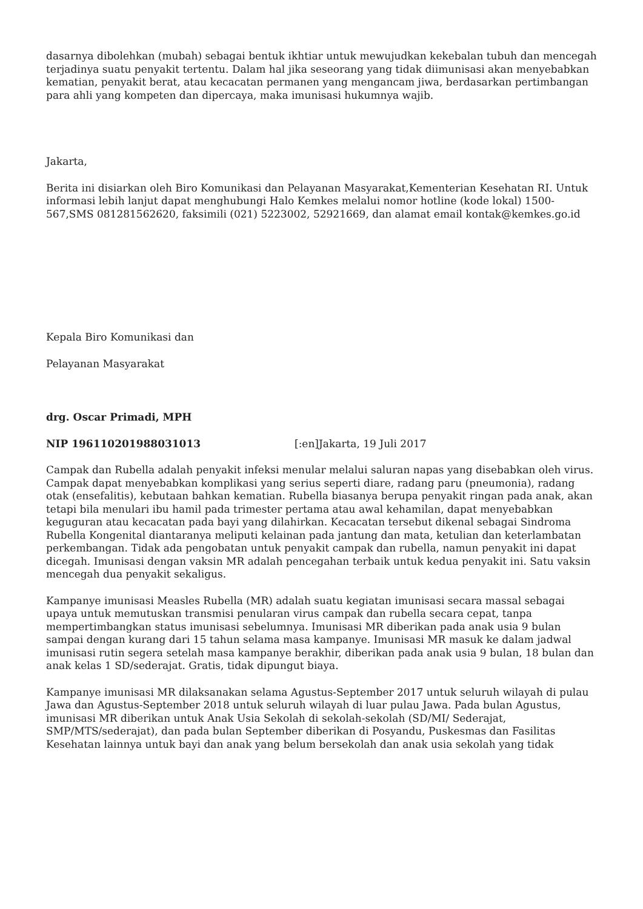dasarnya dibolehkan (mubah) sebagai bentuk ikhtiar untuk mewujudkan kekebalan tubuh dan mencegah terjadinya suatu penyakit tertentu. Dalam hal jika seseorang yang tidak diimunisasi akan menyebabkan kematian, penyakit berat, atau kecacatan permanen yang mengancam jiwa, berdasarkan pertimbangan para ahli yang kompeten dan dipercaya, maka imunisasi hukumnya wajib.
Jakarta,
Berita ini disiarkan oleh Biro Komunikasi dan Pelayanan Masyarakat,Kementerian Kesehatan RI. Untuk informasi lebih lanjut dapat menghubungi Halo Kemkes melalui nomor hotline (kode lokal) 1500-567,SMS 081281562620, faksimili (021) 5223002, 52921669, dan alamat email kontak@kemkes.go.id
Kepala Biro Komunikasi dan
Pelayanan Masyarakat
drg. Oscar Primadi, MPH
NIP 196110201988031013 [:en]Jakarta, 19 Juli 2017
Campak dan Rubella adalah penyakit infeksi menular melalui saluran napas yang disebabkan oleh virus. Campak dapat menyebabkan komplikasi yang serius seperti diare, radang paru (pneumonia), radang otak (ensefalitis), kebutaan bahkan kematian. Rubella biasanya berupa penyakit ringan pada anak, akan tetapi bila menulari ibu hamil pada trimester pertama atau awal kehamilan, dapat menyebabkan keguguran atau kecacatan pada bayi yang dilahirkan. Kecacatan tersebut dikenal sebagai Sindroma Rubella Kongenital diantaranya meliputi kelainan pada jantung dan mata, ketulian dan keterlambatan perkembangan. Tidak ada pengobatan untuk penyakit campak dan rubella, namun penyakit ini dapat dicegah. Imunisasi dengan vaksin MR adalah pencegahan terbaik untuk kedua penyakit ini. Satu vaksin mencegah dua penyakit sekaligus.
Kampanye imunisasi Measles Rubella (MR) adalah suatu kegiatan imunisasi secara massal sebagai upaya untuk memutuskan transmisi penularan virus campak dan rubella secara cepat, tanpa mempertimbangkan status imunisasi sebelumnya. Imunisasi MR diberikan pada anak usia 9 bulan sampai dengan kurang dari 15 tahun selama masa kampanye. Imunisasi MR masuk ke dalam jadwal imunisasi rutin segera setelah masa kampanye berakhir, diberikan pada anak usia 9 bulan, 18 bulan dan anak kelas 1 SD/sederajat. Gratis, tidak dipungut biaya.
Kampanye imunisasi MR dilaksanakan selama Agustus-September 2017 untuk seluruh wilayah di pulau Jawa dan Agustus-September 2018 untuk seluruh wilayah di luar pulau Jawa. Pada bulan Agustus, imunisasi MR diberikan untuk Anak Usia Sekolah di sekolah-sekolah (SD/MI/ Sederajat, SMP/MTS/sederajat), dan pada bulan September diberikan di Posyandu, Puskesmas dan Fasilitas Kesehatan lainnya untuk bayi dan anak yang belum bersekolah dan anak usia sekolah yang tidak